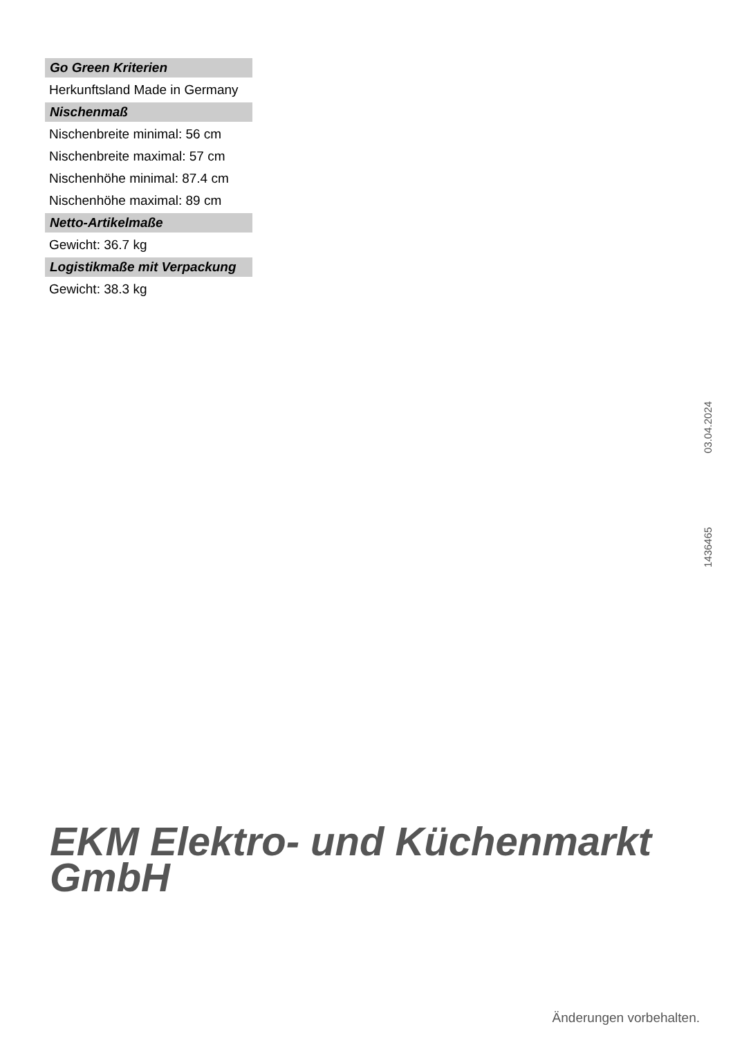Go Green Kriterien
Herkunftsland Made in Germany
Nischenmaß
Nischenbreite minimal: 56 cm
Nischenbreite maximal: 57 cm
Nischenhöhe minimal: 87.4 cm
Nischenhöhe maximal: 89 cm
Netto-Artikelmaße
Gewicht: 36.7 kg
Logistikmaße mit Verpackung
Gewicht: 38.3 kg
1436465 03.04.2024
EKM Elektro- und Küchenmarkt
GmbH
Änderungen vorbehalten.